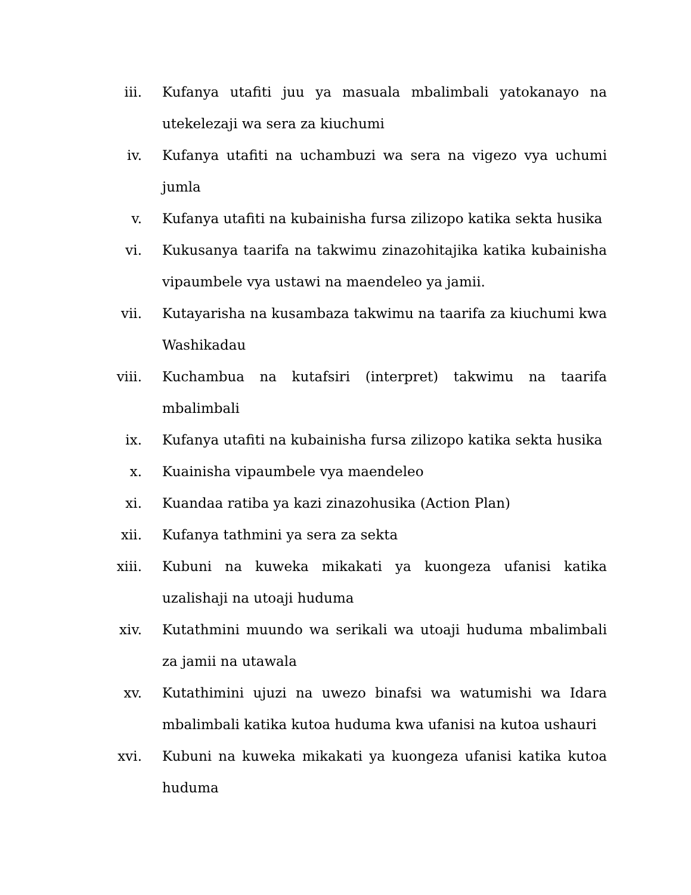iii. Kufanya utafiti juu ya masuala mbalimbali yatokanayo na utekelezaji wa sera za kiuchumi
iv. Kufanya utafiti na uchambuzi wa sera na vigezo vya uchumi jumla
v. Kufanya utafiti na kubainisha fursa zilizopo katika sekta husika
vi. Kukusanya taarifa na takwimu zinazohitajika katika kubainisha vipaumbele vya ustawi na maendeleo ya jamii.
vii. Kutayarisha na kusambaza takwimu na taarifa za kiuchumi kwa Washikadau
viii. Kuchambua na kutafsiri (interpret) takwimu na taarifa mbalimbali
ix. Kufanya utafiti na kubainisha fursa zilizopo katika sekta husika
x. Kuainisha vipaumbele vya maendeleo
xi. Kuandaa ratiba ya kazi zinazohusika (Action Plan)
xii. Kufanya tathmini ya sera za sekta
xiii. Kubuni na kuweka mikakati ya kuongeza ufanisi katika uzalishaji na utoaji huduma
xiv. Kutathmini muundo wa serikali wa utoaji huduma mbalimbali za jamii na utawala
xv. Kutathimini ujuzi na uwezo binafsi wa watumishi wa Idara mbalimbali katika kutoa huduma kwa ufanisi na kutoa ushauri
xvi. Kubuni na kuweka mikakati ya kuongeza ufanisi katika kutoa huduma